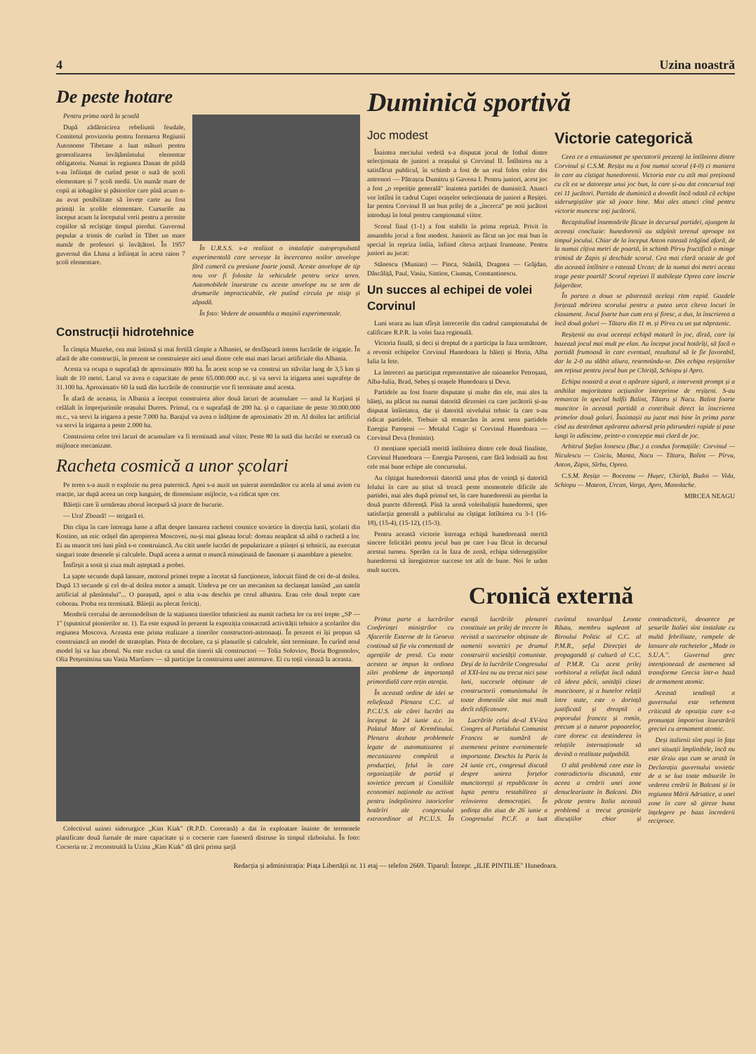4 Uzina noastră
De peste hotare
Pentru prima oară la școală
După zădărnicirea rebeliunii feudale, Comitetul provizoriu pentru formarea Regiunii Autonome Tibetane a luat măsuri pentru generalizarea învățămîntului elementar obligatoriu. Numai în regiunea Danan de pildă s-au înființat de curînd peste o sută de școli elementare și 7 școli medii. Un număr mare de copii ai iobagilor și păstorilor care pînă acum n-au avut posibilitate să învețe carte au fost primiți în școlile elementare. Cursurile au început acum la începutul verii pentru a permite copiilor să recîștige timpul pierdut. Guvernul popular a trimis de curînd în Tibet un mare număr de profesori și învățători. În 1957 guvernul din Lhasa a înființat în acest raion 7 școli elementare.
În U.R.S.S. s-a realizat o instalație autopropulsată experimentală care servește la încercarea noilor anvelope fără cameră cu presiune foarte joasă. Aceste anvelope de tip nou vor fi folosite la vehiculele pentru orice teren. Automobilele înzestrate cu aceste anvelope nu se tem de drumurile impracticabile, ele putînd circula pe nisip și zăpadă.
În foto: Vedere de ansamblu a mașinii experimentale.
Construcții hidrotehnice
În cîmpia Muzeke, cea mai întinsă și mai fertilă cîmpie a Albaniei, se desfășoară intens lucrările de irigație. În afară de alte construcții, în prezent se construiește aici unul dintre cele mai mari lacuri artificiale din Albania.
Acesta va ocupa o suprafață de aproximativ 800 ha. În acest scop se va construi un stăvilar lung de 3,5 km și înalt de 10 metri. Lacul va avea o capacitate de peste 65.000.000 m.c. și va servi la irigarea unei suprafețe de 31.100 ha. Aproximativ 60 la sută din lucrările de construcție vor fi terminate anul acesta.
În afară de aceasta, în Albania a început construirea altor două lacuri de acumulare — unul la Kurjani și celălalt în împrejurimile orașului Durres. Primul, cu o suprafață de 200 ha. și o capacitate de peste 30.000.000 m.c., va servi la irigarea a peste 7.000 ha. Barajul va avea o înălțime de aproximativ 20 m. Al doilea lac artificial va servi la irigarea a peste 2.000 ha.
Construirea celor trei lacuri de acumulare va fi terminată anul viitor. Peste 80 la sută din lucrări se execută cu mijloace mecanizate.
Racheta cosmică a unor școlari
Pe teren s-a auzit o explozie nu prea puternică. Apoi s-a auzit un șuierat asemănător cu acela al unui avion cu reacție, iar după aceea un corp lunguieț, de dimensiune mijlocie, s-a ridicat spre cer.
Băieții care îi urmăreau zborul începură să joace de bucurie.
— Ura! Zboară! — strigară ei.
Din clipa în care întreaga lume a aflat despre lansarea rachetei cosmice sovietice în direcția lunii, școlarii din Kostino, un mic orășel din apropierea Moscovei, nu-și mai găseau locul: doreau neapărat să aibă o rachetă a lor. Ei au muncit trei luni pînă s-o construiască. Au citit unele lucrări de popularizare a științei și tehnicii, au executat singuri toate desenele și calculele. După aceea a urmat o muncă minuțioasă de fasonare și asamblare a pieselor.
Însfîrșit a sosit și ziua mult așteptată a probei.
La șapte secunde după lansare, motorul primei trepte a încetat să funcționeze, înlocuit fiind de cei de-al doilea. După 13 secunde și cel de-al doilea motor a amuțit. Undeva pe cer un mecanism sa declanșat lansînd „un satelit artificial al pămîntului"... O parașută, apoi o alta s-au deschis pe cerul albastru. Erau cele două trepte care coborau. Proba era terminată. Băieții au plecat fericiți.
Membrii cercului de aeromodelism de la stațiunea tinerilor tehnicieni au numit racheta lor cu trei trepte „SP — 1" (sputnicul pionierilor nr. 1). Ea este expusă în prezent la expoziția consacrată activității tehnice a școlarilor din regiunea Moscova. Aceasta este prima realizare a tinerilor constructori-astronauți. În prezent ei își propun să construiască un model de stratoplan. Pista de decolare, ca și planurile și calculele, sînt terminate. În curînd noul model își va lua zborul. Nu este exclus ca unul din tinerii săi constructori — Tolia Soloviov, Boria Bogomolov, Olia Petșenitsina sau Vasia Martînov — să participe la construirea unei astronave. Ei cu toții visează la aceasta.
Colectivul uzinei siderurgice „Kim Kiak" (R.P.D. Coreeană) a dat în exploatare înainte de termenele planificate două furnale de mare capacitate și o cocserie care fuseseră distruse în timpul războiului. În foto: Cocseria nr. 2 reconstruită la Uzina „Kim Kiak" dă țării prima șarjă
Duminică sportivă
Joc modest
Înaintea meciului vedetă s-a disputat jocul de fotbal dintre selecționata de juniori a orașului și Corvinul II. Întîlnirea nu a satisfăcut publicul, în schimb a fost de un real folos celor doi antrenori — Pătrașcu Dumitru și Gavena I. Pentru juniori, acest joc a fost „o repetiție generală" înaintea partidei de duminică. Atunci vor întîlni în cadrul Cupei orașelor selecționata de juniori a Reșiței. Iar pentru Corvinul II un bun prilej de a „încerca" pe noii jucători introduși în lotul pentru campionatul viitor.
Scorul final (1-1) a fost stabilit în prima repriză. Privit în ansamblu jocul a fost modest. Juniorii au făcut un joc mai bun în special în repriza întîia, înfiind cîteva acțiuni frumoase. Pentru juniori au jucat:
Stănescu (Munian) — Pinca, Stănilă, Dragnea — Grăjdan, Dăscăliță, Paul, Vasiu, Sintion, Ciumaș, Constantinescu.
Un succes al echipei de volei Corvinul
Luni seara au luat sfîrșit întrecerile din cadrul campionatului de calificare R.P.R. la volei faza regională.
Victoria finală, și deci și dreptul de a participa la faza următoare, a revenit echipelor Corvinul Hunedoara la băieți și Horia, Alba Iulia la fete.
La întreceri au participat reprezentative ale raioanelor Petroșani, Alba-Iulia, Brad, Sebeș și orașele Hunedoara și Deva.
Partidele au fost foarte disputate și multe din ele, mai ales la băieți, au plăcut nu numai datorită dîrzeniei cu care jucătorii și-au disputat întîietatea, dar și datorită nivelului tehnic la care s-au ridicat partidele. Trebuie să remarcăm în acest sens partidele Energia Paroșeni — Metalul Cugir și Corvinul Hunedoara — Corvinul Deva (feminin).
O mențiune specială merită întîlnirea dintre cele două finaliste, Corvinul Hunedoara — Energia Paroșeni, care fără îndoială au fost cele mai bune echipe ale concursului.
Au cîștigat hunedorenii datorită unui plus de voință și datorită felului în care au știut să treacă peste momentele dificile ale partidei, mai ales după primul set, în care hunedorenii au pierdut la două puncte diferență. Pînă la urmă voleibaliștii hunedoreni, spre satisfacția generală a publicului au cîștigat întîlnirea cu 3-1 (16-18), (15-4), (15-12), (15-3).
Pentru această victorie întreaga echipă hunedoreană merită sincere felicitări pentru jocul bun pe care l-au făcut în decursul acestui turneu. Sperăm ca în faza de zonă, echipa siderurgiștilor hunedoreni să înregistreze succese tot atît de bune. Noi le urăm mult succes.
Victorie categorică
Ceea ce a entuziasmat pe spectatorii prezenți la întîlnirea dintre Corvinul și C.S.M. Reșița nu a fost numai scorul (4-0) ci maniera în care au cîștigat hunedorenii. Victoria este cu atît mai prețioasă cu cît ea se datorește unui joc bun, la care și-au dat concursul toți cei 11 jucători. Partida de duminică a dovedit încă odată că echipa siderurgiștilor știe să joace bine. Mai ales atunci cînd pentru victorie muncesc toți jucătorii.
Recapitulînd însemnările făcute în decursul partidei, ajungem la aceeași concluzie: hunedorenii au stăpînit terenul aproape tot timpul jocului. Chiar de la început Anton ratează trăgînd afară, de la numai cîțiva metri de poartă, în schimb Pîrvu fructifică o minge trimisă de Zapis și deschide scorul. Cea mai clară ocazie de gol din această întîlnire o ratează Urcan: de la numai doi metri acesta trage peste poartă! Scorul reprizei îl stabilește Oprea care înscrie fulgerător.
În partea a doua se păstrează același ritm rapid. Gazdele forțează mărirea scorului pentru a putea urca cîteva locuri în clasament. Jocul foarte bun cum era și firesc, a dus, la înscrierea a încă două goluri — Tătaru din 11 m. și Pîrvu cu un șut năpraznic.
Reșițenii au avut aceeași echipă matură în joc, dîrză, care își bazează jocul mai mult pe elan. Au început jocul hotărîți, să facă o partidă frumoasă în care eventual, rezultatul să le fie favorabil, dar la 2-0 au slăbit aliura, resemnîndu-se. Din echipa reșițenilor am reținut pentru jocul bun pe Chiriță, Schiopu și Apro.
Echipa noastră a avut o apărare sigură, a intervenit prompt și a anihilat majoritatea acțiunilor întreprinse de reșițeni. S-au remarcat în special halfii Balint, Tătaru și Nacu. Balint foarte muncitor în această partidă a contribuit direct la înscrierea primelor două goluri. Înaintașii au jucat mai bine în prima parte cînd au destrămat apărarea adversă prin pătrunderi rapide și pase lungi în adîncime, printr-o concepție mai clară de joc.
Arbitrul Ștefan Ionescu (Buc.) a condus formațiile: Corvinul — Niculescu — Coiciu, Manta, Nacu — Tătaru, Balint — Pîrvu, Anton, Zapis, Sîrbu, Oprea.
C.S.M. Reșița — Boceanu — Hușec, Chiriță, Budoi — Vida, Schiopu — Mateon, Urcan, Varga, Apro, Manolache.
MIRCEA NEAGU
Cronică externă
Prima parte a lucrărilor Conferinței miniștrilor cu Afacerile Externe de la Geneva continuă să fie viu comentată de agențiile de presă. Cu toate acestea se impun la ordinea zilei probleme de importanță primordială care rețin atenția.
În această ordine de idei se reliefează Plenara C.C. al P.C.U.S. ale cărei lucrări au început la 24 iunie a.c. în Palatul Mare al Kremlinului. Plenara dezbate problemele legate de automatizarea și mecanizarea completă a producției, felul în care organizațiile de partid și sovietice precum și Consiliile economiei naționale au activat pentru îndeplinirea istoricelor hotărîri ale congresului extraordinar al P.C.U.S. În esență lucrările plenarei constituie un prilej de trecere în revistă a succeselor obținute de oamenii sovietici pe drumul construirii societății comuniste. Deși de la lucrările Congresului al XXI-lea nu au trecut nici șase luni, succesele obținute de constructorii comunismului în toate domeniile sînt mai mult decît edificatoare.
Lucrările celui de-al XV-lea Congres al Partidului Comunist Francez se numără de asemenea printre evenimentele importante. Deschis la Paris la 24 iunie crt., congresul discută despre unirea forțelor muncitorești și republicane în lupta pentru restabilirea și reînvierea democrației. În ședința din ziua de 26 iunie a Congresului P.C.F. a luat cuvîntul tovarășul Leonte Răutu, membru supleant al Biroului Politic al C.C. al P.M.R., șeful Direcției de propagandă și cultură al C.C. al P.M.R. Cu acest prilej vorbitorul a reliefat încă odată că ideea păcii, unității clasei muncitoare, și a bunelor relații între state, este o dorință justificată și dreaptă a poporului francez și romîn, precum și a tuturor popoarelor, care doresc ca destinderea în relațiile internaționale să devină o realitate palpabilă.
O altă problemă care este în contradictoriu discutată, este aceea a creării unei zone denuclearizate în Balcani. Din păcate pentru Italia această problemă a trecut granițele discuțiilor chiar și contradictorii, deoarece pe șesurile Italiei sînt instalate cu multă febrilitate, rampele de lansare ale rachetelor „Made in S.U.A.". Guvernul grec intenționează de asemenea să transforme Grecia într-o bază de armament atomic.
Această tendință a guvernului este vehement criticată de opoziția care s-a pronunțat împotriva înzestrării greciei cu armament atomic.
Deși italienii sînt puși în fața unei situații împlinibile, încă nu este tîrziu așa cum se arată în Declarația guvernului sovietic de a se lua toate măsurile în vederea creării în Balcani și în regiunea Mării Adriatice, a unei zone în care să gireze buna înțelegere pe baza încrederii reciproce.
Redacția și administrația: Piața Libertății nr. 11 etaj — telefon 2669. Tiparul: Întrepr. „ILIE PINTILIE" Hunedoara.